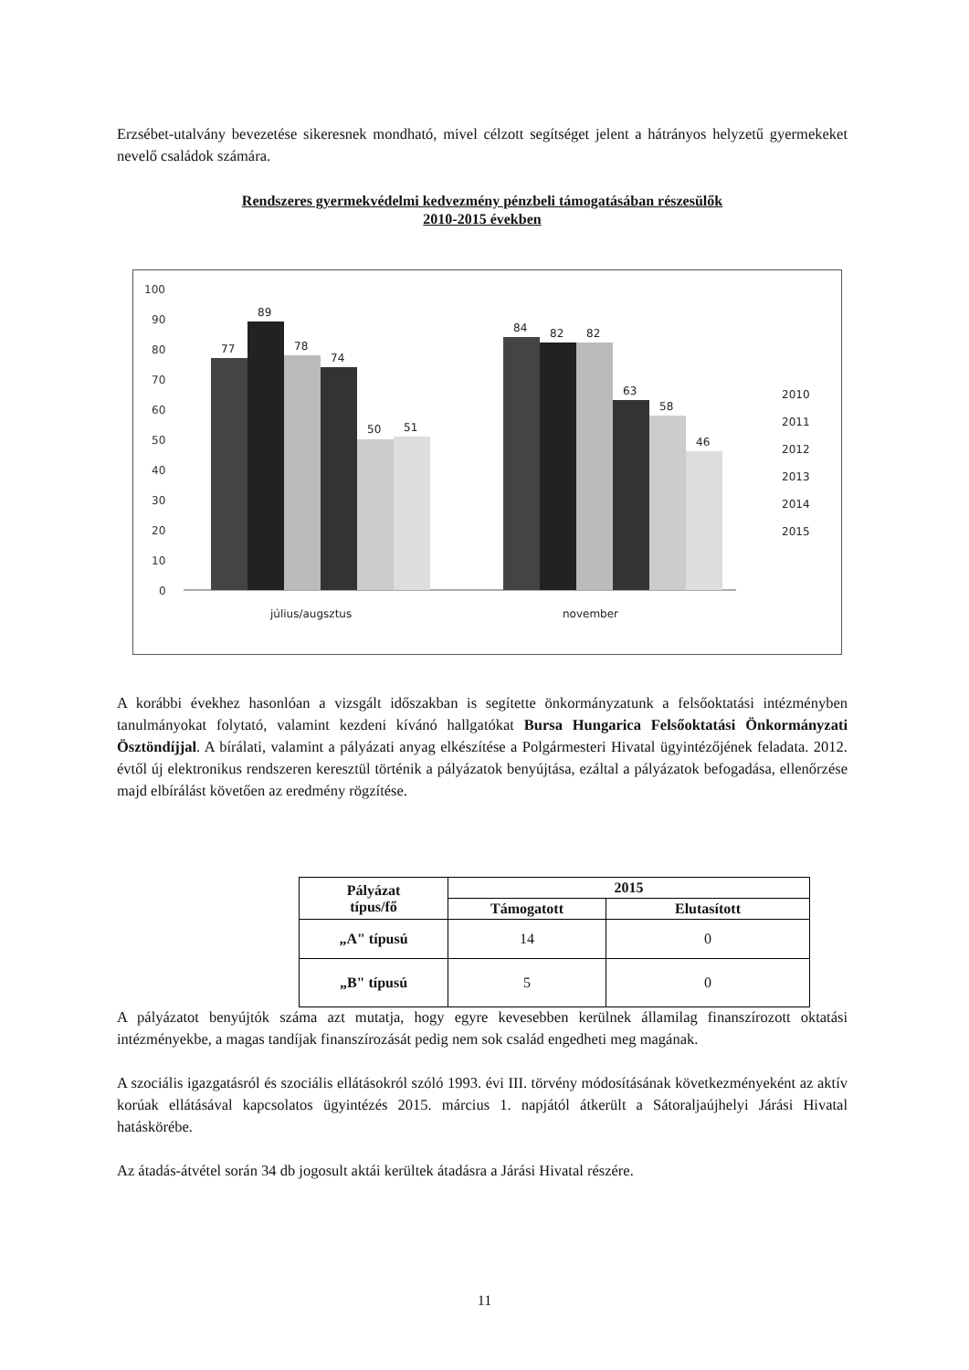Erzsébet-utalvány bevezetése sikeresnek mondható, mivel célzott segítséget jelent a hátrányos helyzetű gyermekeket nevelő családok számára.
Rendszeres gyermekvédelmi kedvezmény pénzbeli támogatásában részesülők
2010-2015 években
100
90
80
70
60
50
40
30
20
10
0
77
89
78
74
50
51
84
82
82
63
58
46
július/augsztus
november
2010
2011
2012
2013
2014
2015
A korábbi évekhez hasonlóan a vizsgált időszakban is segítette önkormányzatunk a felsőoktatási intézményben tanulmányokat folytató, valamint kezdeni kívánó hallgatókat Bursa Hungarica Felsőoktatási Önkormányzati Ösztöndíjjal. A bírálati, valamint a pályázati anyag elkészítése a Polgármesteri Hivatal ügyintézőjének feladata. 2012. évtől új elektronikus rendszeren keresztül történik a pályázatok benyújtása, ezáltal a pályázatok befogadása, ellenőrzése majd elbírálást követően az eredmény rögzítése.
| Pályázat típus/fő | 2015 | |
| --- | --- | --- |
| | Támogatott | Elutasított |
| „A" típusú | 14 | 0 |
| „B" típusú | 5 | 0 |
A pályázatot benyújtók száma azt mutatja, hogy egyre kevesebben kerülnek államilag finanszírozott oktatási intézményekbe, a magas tandíjak finanszírozását pedig nem sok család engedheti meg magának.
A szociális igazgatásról és szociális ellátásokról szóló 1993. évi III. törvény módosításának következményeként az aktív korúak ellátásával kapcsolatos ügyintézés 2015. március 1. napjától átkerült a Sátoraljaújhelyi Járási Hivatal hatáskörébe.
Az átadás-átvétel során 34 db jogosult aktái kerültek átadásra a Járási Hivatal részére.
11